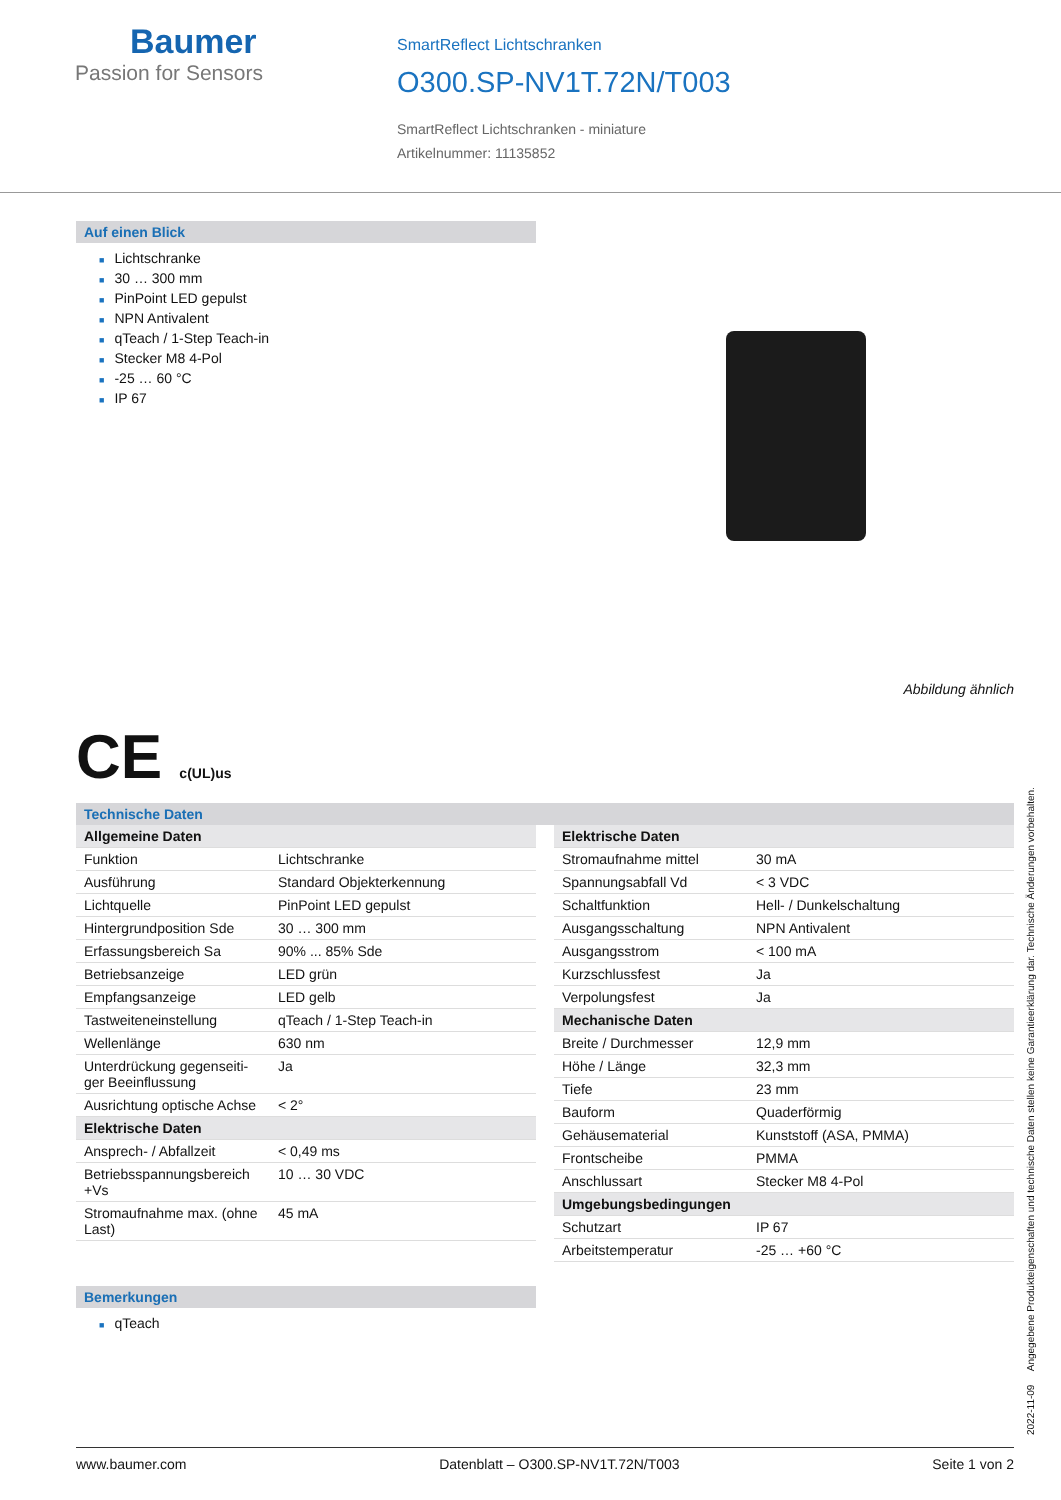Baumer
Passion for Sensors
SmartReflect Lichtschranken
O300.SP-NV1T.72N/T003
SmartReflect Lichtschranken - miniature
Artikelnummer: 11135852
Auf einen Blick
■ Lichtschranke
■ 30 … 300 mm
■ PinPoint LED gepulst
■ NPN Antivalent
■ qTeach / 1-Step Teach-in
■ Stecker M8 4-Pol
■ -25 … 60 °C
■ IP 67
Abbildung ähnlich
CE c(UL)us
Technische Daten
| Allgemeine Daten | |
| Funktion | Lichtschranke |
| Ausführung | Standard Objekterkennung |
| Lichtquelle | PinPoint LED gepulst |
| Hintergrundposition Sde | 30 … 300 mm |
| Erfassungsbereich Sa | 90% ... 85% Sde |
| Betriebsanzeige | LED grün |
| Empfangsanzeige | LED gelb |
| Tastweiteneinstellung | qTeach / 1-Step Teach-in |
| Wellenlänge | 630 nm |
| Unterdrückung gegenseiti-ger Beeinflussung | Ja |
| Ausrichtung optische Achse | < 2° |
| Elektrische Daten | |
| Ansprech- / Abfallzeit | < 0,49 ms |
| Betriebsspannungsbereich +Vs | 10 … 30 VDC |
| Stromaufnahme max. (ohne Last) | 45 mA |
| Elektrische Daten | |
| Stromaufnahme mittel | 30 mA |
| Spannungsabfall Vd | < 3 VDC |
| Schaltfunktion | Hell- / Dunkelschaltung |
| Ausgangsschaltung | NPN Antivalent |
| Ausgangsstrom | < 100 mA |
| Kurzschlussfest | Ja |
| Verpolungsfest | Ja |
| Mechanische Daten | |
| Breite / Durchmesser | 12,9 mm |
| Höhe / Länge | 32,3 mm |
| Tiefe | 23 mm |
| Bauform | Quaderförmig |
| Gehäusematerial | Kunststoff (ASA, PMMA) |
| Frontscheibe | PMMA |
| Anschlussart | Stecker M8 4-Pol |
| Umgebungsbedingungen | |
| Schutzart | IP 67 |
| Arbeitstemperatur | -25 … +60 °C |
Bemerkungen
■ qTeach
2022-11-09 Angegebene Produkteigenschaften und technische Daten stellen keine Garantieerklärung dar. Technische Änderungen vorbehalten.
www.baumer.com Datenblatt – O300.SP-NV1T.72N/T003 Seite 1 von 2